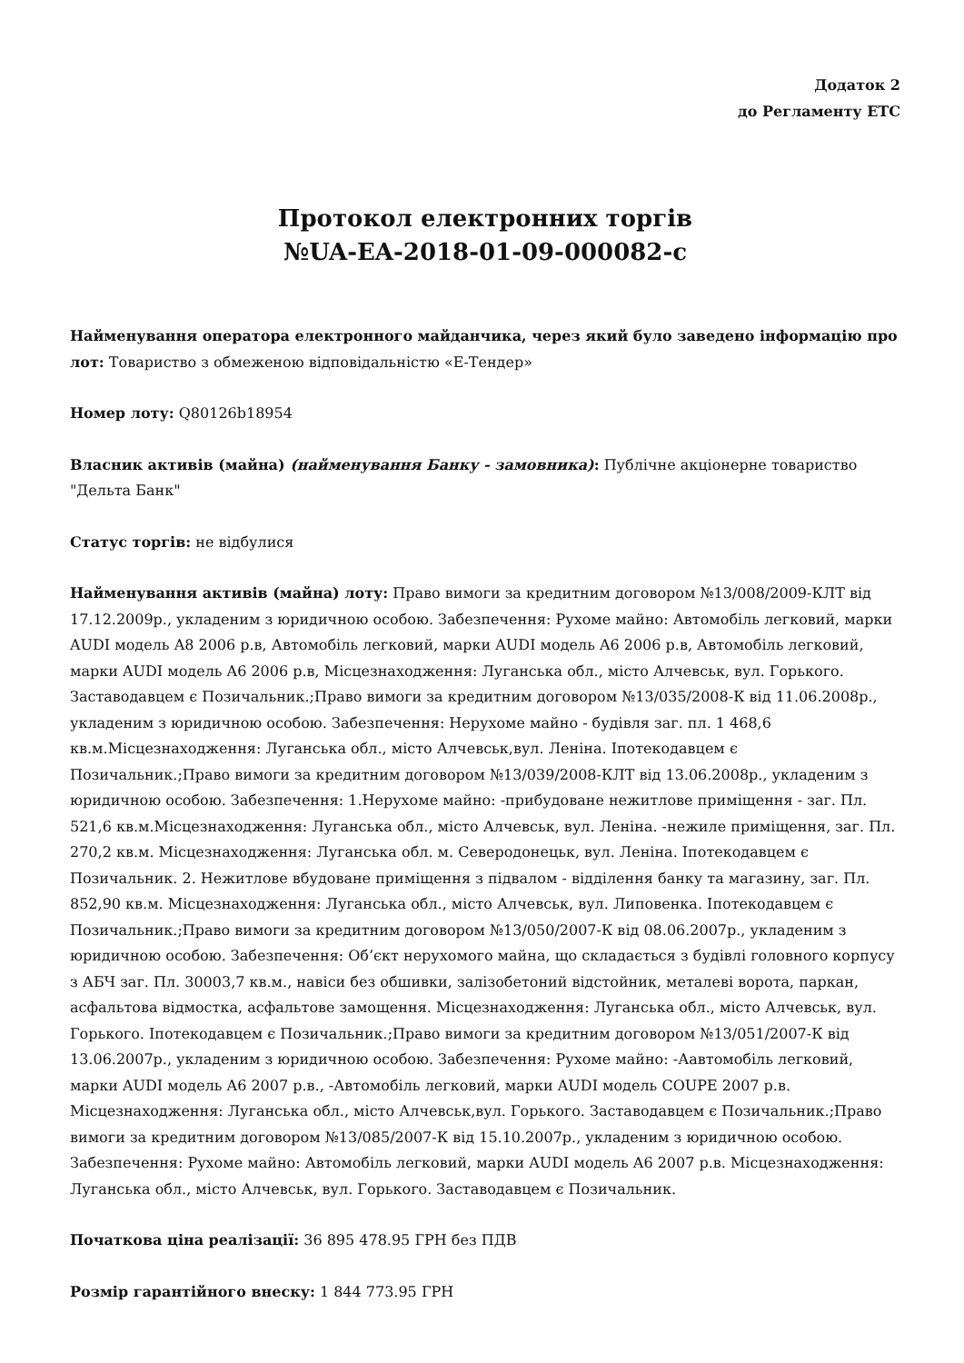Додаток 2
до Регламенту ЕТС
Протокол електронних торгів
№UA-EA-2018-01-09-000082-c
Найменування оператора електронного майданчика, через який було заведено інформацію про лот: Товариство з обмеженою відповідальністю «Е-Тендер»
Номер лоту: Q80126b18954
Власник активів (майна) (найменування Банку - замовника): Публічне акціонерне товариство "Дельта Банк"
Статус торгів: не відбулися
Найменування активів (майна) лоту: Право вимоги за кредитним договором №13/008/2009-КЛТ від 17.12.2009р., укладеним з юридичною особою. Забезпечення: Рухоме майно: Автомобіль легковий, марки AUDI модель A8 2006 р.в, Автомобіль легковий, марки AUDI модель A6 2006 р.в, Автомобіль легковий, марки AUDI модель A6 2006 р.в, Місцезнаходження: Луганська обл., місто Алчевськ, вул. Горького. Заставодавцем є Позичальник.;Право вимоги за кредитним договором №13/035/2008-К від 11.06.2008р., укладеним з юридичною особою. Забезпечення: Нерухоме майно - будівля заг. пл. 1 468,6 кв.м.Місцезнаходження: Луганська обл., місто Алчевськ,вул. Леніна. Іпотекодавцем є Позичальник.;Право вимоги за кредитним договором №13/039/2008-КЛТ від 13.06.2008р., укладеним з юридичною особою. Забезпечення: 1.Нерухоме майно: -прибудоване нежитлове приміщення - заг. Пл. 521,6 кв.м.Місцезнаходження: Луганська обл., місто Алчевськ, вул. Леніна. -нежиле приміщення, заг. Пл. 270,2 кв.м. Місцезнаходження: Луганська обл. м. Северодонецьк, вул. Леніна. Іпотекодавцем є Позичальник. 2. Нежитлове вбудоване приміщення з підвалом - відділення банку та магазину, заг. Пл. 852,90 кв.м. Місцезнаходження: Луганська обл., місто Алчевськ, вул. Липовенка. Іпотекодавцем є Позичальник.;Право вимоги за кредитним договором №13/050/2007-К від 08.06.2007р., укладеним з юридичною особою. Забезпечення: Об’єкт нерухомого майна, що складається з будівлі головного корпусу з АБЧ заг. Пл. 30003,7 кв.м., навіси без обшивки, залізобетоний відстойник, металеві ворота, паркан, асфальтова відмостка, асфальтове замощення. Місцезнаходження: Луганська обл., місто Алчевськ, вул. Горького. Іпотекодавцем є Позичальник.;Право вимоги за кредитним договором №13/051/2007-К від 13.06.2007р., укладеним з юридичною особою. Забезпечення: Рухоме майно: -Аавтомобіль легковий, марки AUDI модель A6 2007 р.в., -Автомобіль легковий, марки AUDI модель COUPE 2007 р.в. Місцезнаходження: Луганська обл., місто Алчевськ,вул. Горького. Заставодавцем є Позичальник.;Право вимоги за кредитним договором №13/085/2007-К від 15.10.2007р., укладеним з юридичною особою. Забезпечення: Рухоме майно: Автомобіль легковий, марки AUDI модель A6 2007 р.в. Місцезнаходження: Луганська обл., місто Алчевськ, вул. Горького. Заставодавцем є Позичальник.
Початкова ціна реалізації: 36 895 478.95 ГРН без ПДВ
Розмір гарантійного внеску: 1 844 773.95 ГРН